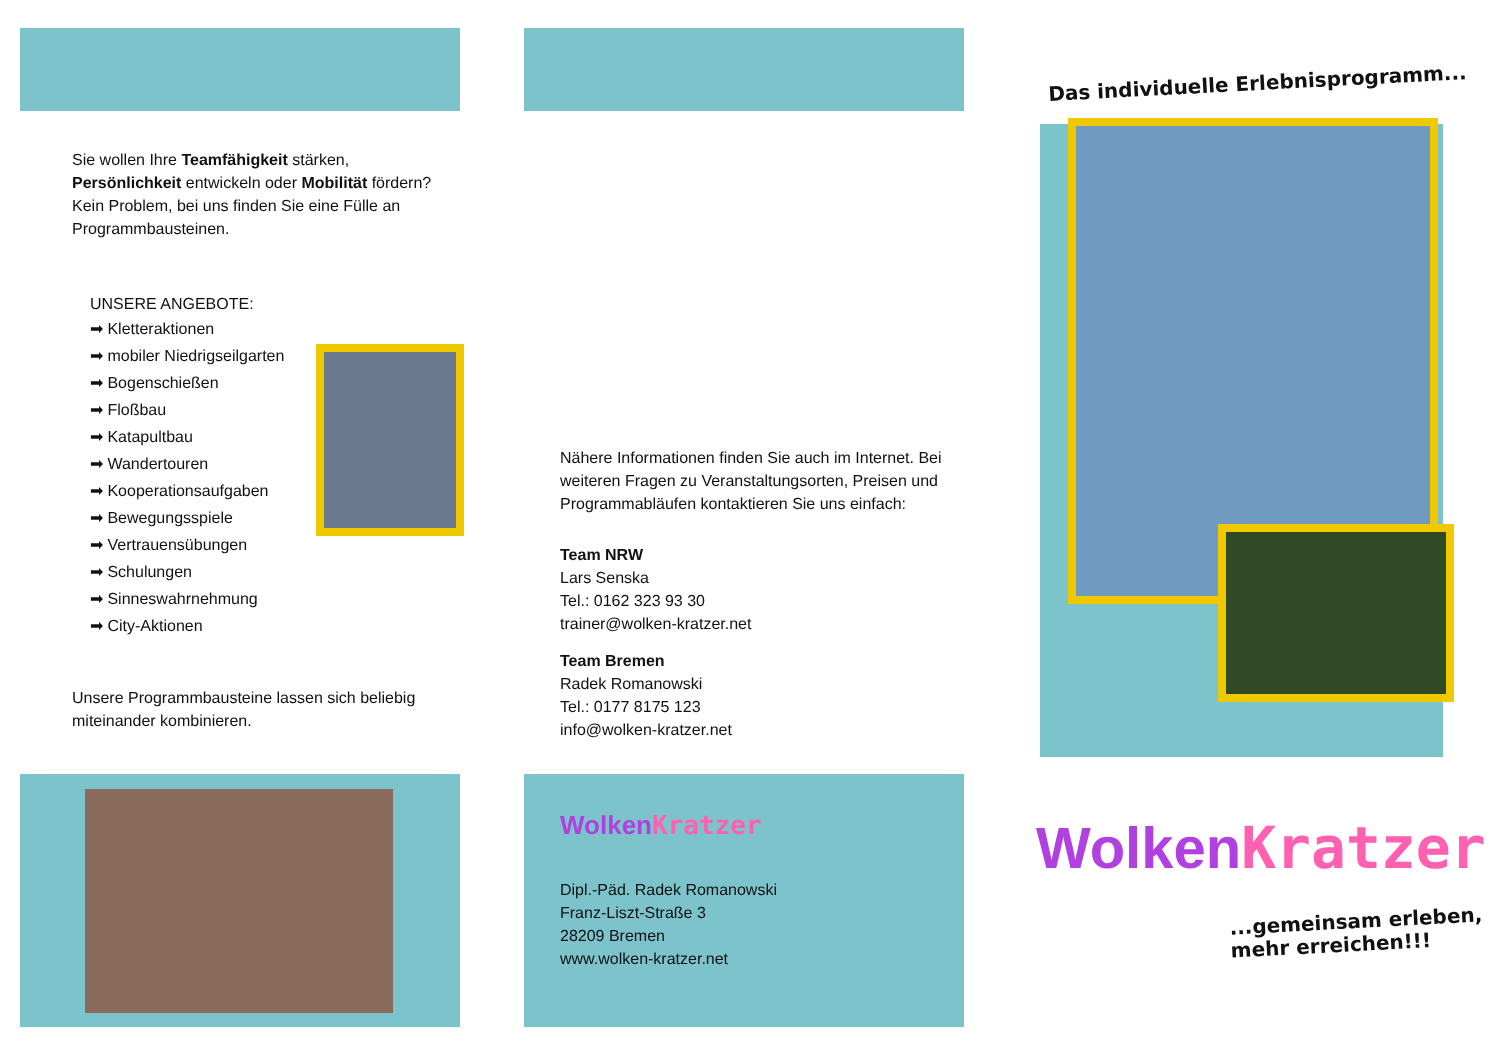Sie wollen Ihre Teamfähigkeit stärken, Persönlichkeit entwickeln oder Mobilität fördern? Kein Problem, bei uns finden Sie eine Fülle an Programmbausteinen.
UNSERE ANGEBOTE:
➡ Kletteraktionen
➡ mobiler Niedrigseilgarten
➡ Bogenschießen
➡ Floßbau
➡ Katapultbau
➡ Wandertouren
➡ Kooperationsaufgaben
➡ Bewegungsspiele
➡ Vertrauensübungen
➡ Schulungen
➡ Sinneswahrnehmung
➡ City-Aktionen
Unsere Programmbausteine lassen sich beliebig miteinander kombinieren.
Nähere Informationen finden Sie auch im Internet. Bei weiteren Fragen zu Veranstaltungsorten, Preisen und Programmabläufen kontaktieren Sie uns einfach:
Team NRW
Lars Senska
Tel.: 0162 323 93 30
trainer@wolken-kratzer.net
Team Bremen
Radek Romanowski
Tel.: 0177 8175 123
info@wolken-kratzer.net
WolkenKratzer
Dipl.-Päd. Radek Romanowski
Franz-Liszt-Straße 3
28209 Bremen
www.wolken-kratzer.net
Das individuelle Erlebnisprogramm...
WolkenKratzer
...gemeinsam erleben,
mehr erreichen!!!